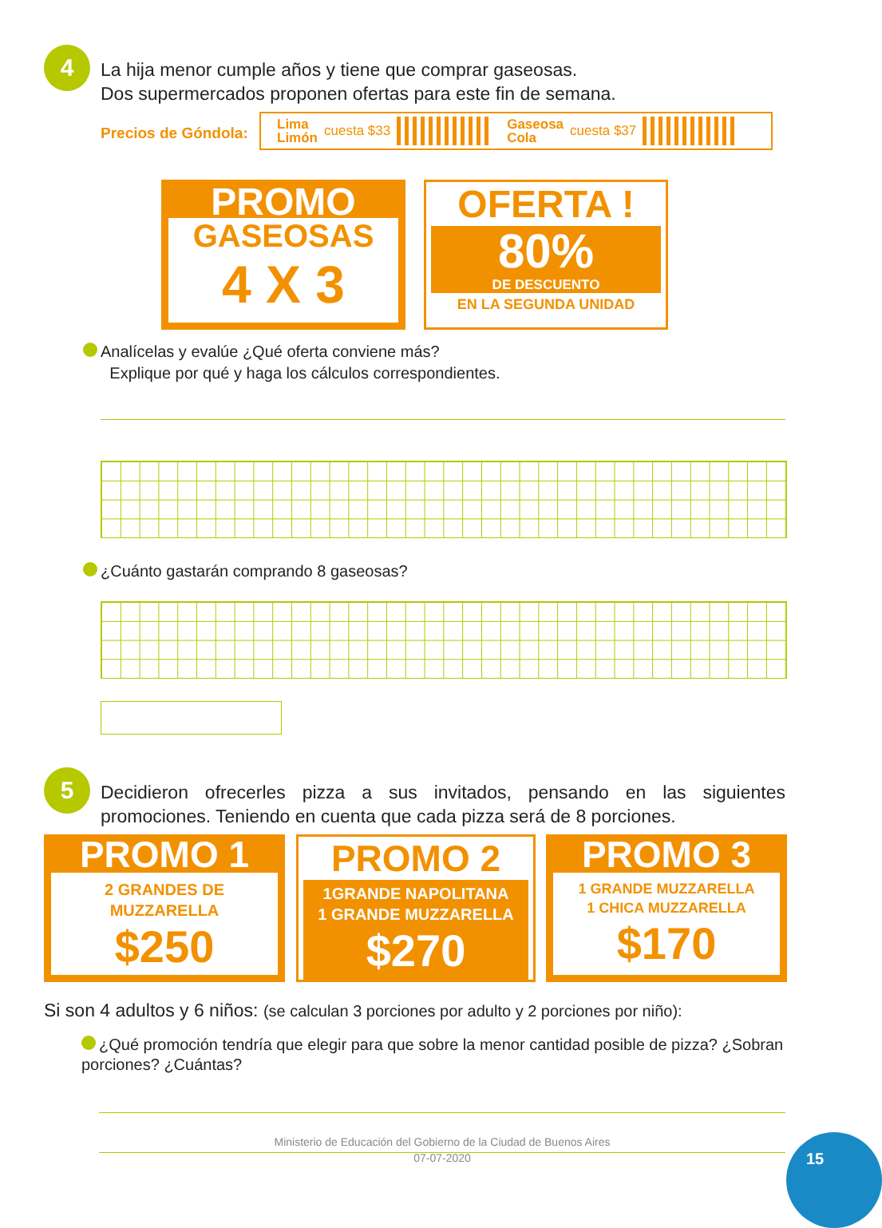4
La hija menor cumple años y tiene que comprar gaseosas.
Dos supermercados proponen ofertas para este fin de semana.
Precios de Góndola:
Lima
Limón cuesta $33 Gaseosa
Cola cuesta $37
PROMO
GASEOSAS
4 X 3
OFERTA !
80%
DE DESCUENTO
EN LA SEGUNDA UNIDAD
Analícelas y evalúe ¿Qué oferta conviene más?
Explique por qué y haga los cálculos correspondientes.
¿Cuánto gastarán comprando 8 gaseosas?
5
Decidieron ofrecerles pizza a sus invitados, pensando en las siguientes promociones. Teniendo en cuenta que cada pizza será de 8 porciones.
PROMO 1
2 GRANDES DE
MUZZARELLA
$250
PROMO 2
1GRANDE NAPOLITANA
1 GRANDE MUZZARELLA
$270
PROMO 3
1 GRANDE MUZZARELLA
1 CHICA MUZZARELLA
$170
Si son 4 adultos y 6 niños: (se calculan 3 porciones por adulto y 2 porciones por niño):
¿Qué promoción tendría que elegir para que sobre la menor cantidad posible de pizza? ¿Sobran porciones? ¿Cuántas?
Ministerio de Educación del Gobierno de la Ciudad de Buenos Aires
07-07-2020
15